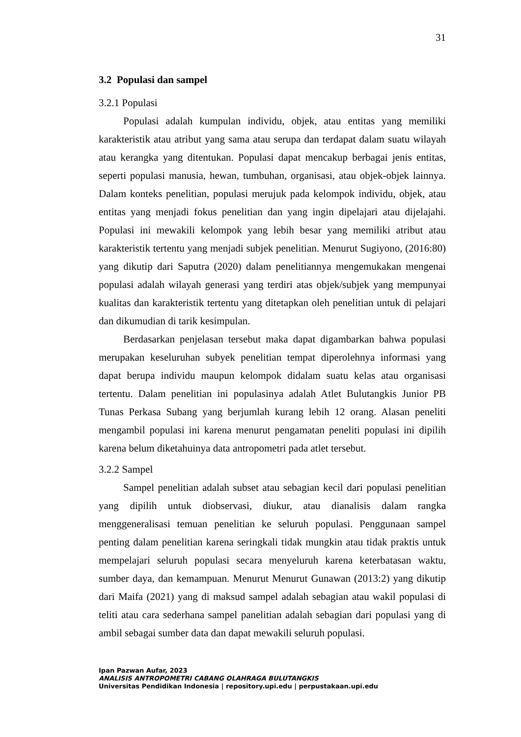31
3.2 Populasi dan sampel
3.2.1 Populasi
Populasi adalah kumpulan individu, objek, atau entitas yang memiliki karakteristik atau atribut yang sama atau serupa dan terdapat dalam suatu wilayah atau kerangka yang ditentukan. Populasi dapat mencakup berbagai jenis entitas, seperti populasi manusia, hewan, tumbuhan, organisasi, atau objek-objek lainnya. Dalam konteks penelitian, populasi merujuk pada kelompok individu, objek, atau entitas yang menjadi fokus penelitian dan yang ingin dipelajari atau dijelajahi. Populasi ini mewakili kelompok yang lebih besar yang memiliki atribut atau karakteristik tertentu yang menjadi subjek penelitian. Menurut Sugiyono, (2016:80) yang dikutip dari Saputra (2020) dalam penelitiannya mengemukakan mengenai populasi adalah wilayah generasi yang terdiri atas objek/subjek yang mempunyai kualitas dan karakteristik tertentu yang ditetapkan oleh penelitian untuk di pelajari dan dikumudian di tarik kesimpulan.
Berdasarkan penjelasan tersebut maka dapat digambarkan bahwa populasi merupakan keseluruhan subyek penelitian tempat diperolehnya informasi yang dapat berupa individu maupun kelompok didalam suatu kelas atau organisasi tertentu. Dalam penelitian ini populasinya adalah Atlet Bulutangkis Junior PB Tunas Perkasa Subang yang berjumlah kurang lebih 12 orang. Alasan peneliti mengambil populasi ini karena menurut pengamatan peneliti populasi ini dipilih karena belum diketahuinya data antropometri pada atlet tersebut.
3.2.2 Sampel
Sampel penelitian adalah subset atau sebagian kecil dari populasi penelitian yang dipilih untuk diobservasi, diukur, atau dianalisis dalam rangka menggeneralisasi temuan penelitian ke seluruh populasi. Penggunaan sampel penting dalam penelitian karena seringkali tidak mungkin atau tidak praktis untuk mempelajari seluruh populasi secara menyeluruh karena keterbatasan waktu, sumber daya, dan kemampuan. Menurut Menurut Gunawan (2013:2) yang dikutip dari Maifa (2021) yang di maksud sampel adalah sebagian atau wakil populasi di teliti atau cara sederhana sampel panelitian adalah sebagian dari populasi yang di ambil sebagai sumber data dan dapat mewakili seluruh populasi.
Ipan Pazwan Aufar, 2023
ANALISIS ANTROPOMETRI CABANG OLAHRAGA BULUTANGKIS
Universitas Pendidikan Indonesia | repository.upi.edu | perpustakaan.upi.edu